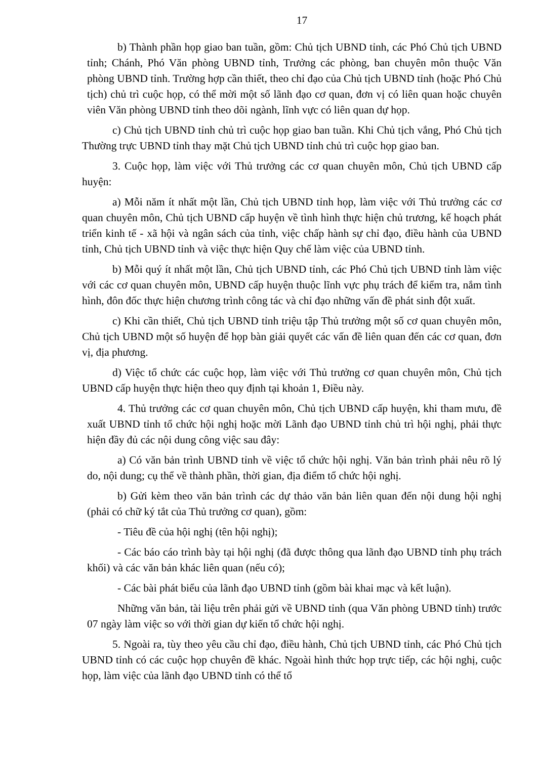17
b) Thành phần họp giao ban tuần, gồm: Chủ tịch UBND tỉnh, các Phó Chủ tịch UBND tỉnh; Chánh, Phó Văn phòng UBND tỉnh, Trưởng các phòng, ban chuyên môn thuộc Văn phòng UBND tỉnh. Trường hợp cần thiết, theo chỉ đạo của Chủ tịch UBND tỉnh (hoặc Phó Chủ tịch) chủ trì cuộc họp, có thể mời một số lãnh đạo cơ quan, đơn vị có liên quan hoặc chuyên viên Văn phòng UBND tỉnh theo dõi ngành, lĩnh vực có liên quan dự họp.
c) Chủ tịch UBND tỉnh chủ trì cuộc họp giao ban tuần. Khi Chủ tịch vắng, Phó Chủ tịch Thường trực UBND tỉnh thay mặt Chủ tịch UBND tỉnh chủ trì cuộc họp giao ban.
3. Cuộc họp, làm việc với Thủ trưởng các cơ quan chuyên môn, Chủ tịch UBND cấp huyện:
a) Mỗi năm ít nhất một lần, Chủ tịch UBND tỉnh họp, làm việc với Thủ trưởng các cơ quan chuyên môn, Chủ tịch UBND cấp huyện về tình hình thực hiện chủ trương, kế hoạch phát triển kinh tế - xã hội và ngân sách của tỉnh, việc chấp hành sự chỉ đạo, điều hành của UBND tỉnh, Chủ tịch UBND tỉnh và việc thực hiện Quy chế làm việc của UBND tỉnh.
b) Mỗi quý ít nhất một lần, Chủ tịch UBND tỉnh, các Phó Chủ tịch UBND tỉnh làm việc với các cơ quan chuyên môn, UBND cấp huyện thuộc lĩnh vực phụ trách để kiểm tra, nắm tình hình, đôn đốc thực hiện chương trình công tác và chỉ đạo những vấn đề phát sinh đột xuất.
c) Khi cần thiết, Chủ tịch UBND tỉnh triệu tập Thủ trưởng một số cơ quan chuyên môn, Chủ tịch UBND một số huyện để họp bàn giải quyết các vấn đề liên quan đến các cơ quan, đơn vị, địa phương.
d) Việc tổ chức các cuộc họp, làm việc với Thủ trưởng cơ quan chuyên môn, Chủ tịch UBND cấp huyện thực hiện theo quy định tại khoản 1, Điều này.
4. Thủ trưởng các cơ quan chuyên môn, Chủ tịch UBND cấp huyện, khi tham mưu, đề xuất UBND tỉnh tổ chức hội nghị hoặc mời Lãnh đạo UBND tỉnh chủ trì hội nghị, phải thực hiện đầy đủ các nội dung công việc sau đây:
a) Có văn bản trình UBND tỉnh về việc tổ chức hội nghị. Văn bản trình phải nêu rõ lý do, nội dung; cụ thể về thành phần, thời gian, địa điểm tổ chức hội nghị.
b) Gửi kèm theo văn bản trình các dự thảo văn bản liên quan đến nội dung hội nghị (phải có chữ ký tắt của Thủ trưởng cơ quan), gồm:
- Tiêu đề của hội nghị (tên hội nghị);
- Các báo cáo trình bày tại hội nghị (đã được thông qua lãnh đạo UBND tỉnh phụ trách khối) và các văn bản khác liên quan (nếu có);
- Các bài phát biểu của lãnh đạo UBND tỉnh (gồm bài khai mạc và kết luận).
Những văn bản, tài liệu trên phải gửi về UBND tỉnh (qua Văn phòng UBND tỉnh) trước 07 ngày làm việc so với thời gian dự kiến tổ chức hội nghị.
5. Ngoài ra, tùy theo yêu cầu chỉ đạo, điều hành, Chủ tịch UBND tỉnh, các Phó Chủ tịch UBND tỉnh có các cuộc họp chuyên đề khác. Ngoài hình thức họp trực tiếp, các hội nghị, cuộc họp, làm việc của lãnh đạo UBND tỉnh có thể tổ